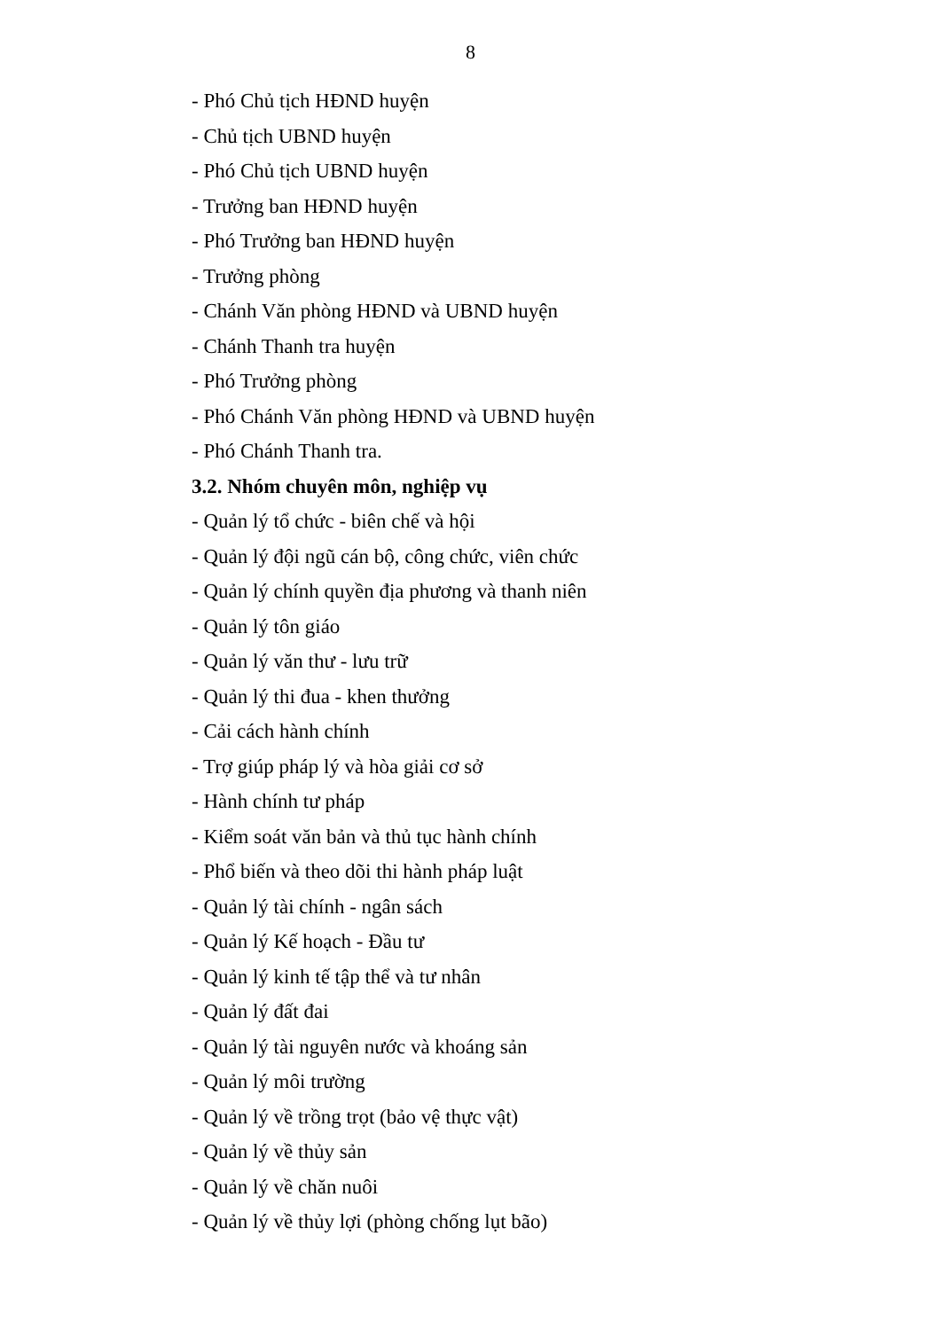8
- Phó Chủ tịch HĐND huyện
- Chủ tịch UBND huyện
- Phó Chủ tịch UBND huyện
- Trưởng ban HĐND huyện
- Phó Trưởng ban HĐND huyện
- Trưởng phòng
- Chánh Văn phòng HĐND và UBND huyện
- Chánh Thanh tra huyện
- Phó Trưởng phòng
- Phó Chánh Văn phòng HĐND và UBND huyện
- Phó Chánh Thanh tra.
3.2. Nhóm chuyên môn, nghiệp vụ
- Quản lý tổ chức - biên chế và hội
- Quản lý đội ngũ cán bộ, công chức, viên chức
- Quản lý chính quyền địa phương và thanh niên
- Quản lý tôn giáo
- Quản lý văn thư - lưu trữ
- Quản lý thi đua - khen thưởng
- Cải cách hành chính
- Trợ giúp pháp lý và hòa giải cơ sở
- Hành chính tư pháp
- Kiểm soát văn bản và thủ tục hành chính
- Phổ biến và theo dõi thi hành pháp luật
- Quản lý tài chính - ngân sách
- Quản lý Kế hoạch - Đầu tư
- Quản lý kinh tế tập thể và tư nhân
- Quản lý đất đai
- Quản lý tài nguyên nước và khoáng sản
- Quản lý môi trường
- Quản lý về trồng trọt (bảo vệ thực vật)
- Quản lý về thủy sản
- Quản lý về chăn nuôi
- Quản lý về thủy lợi (phòng chống lụt bão)